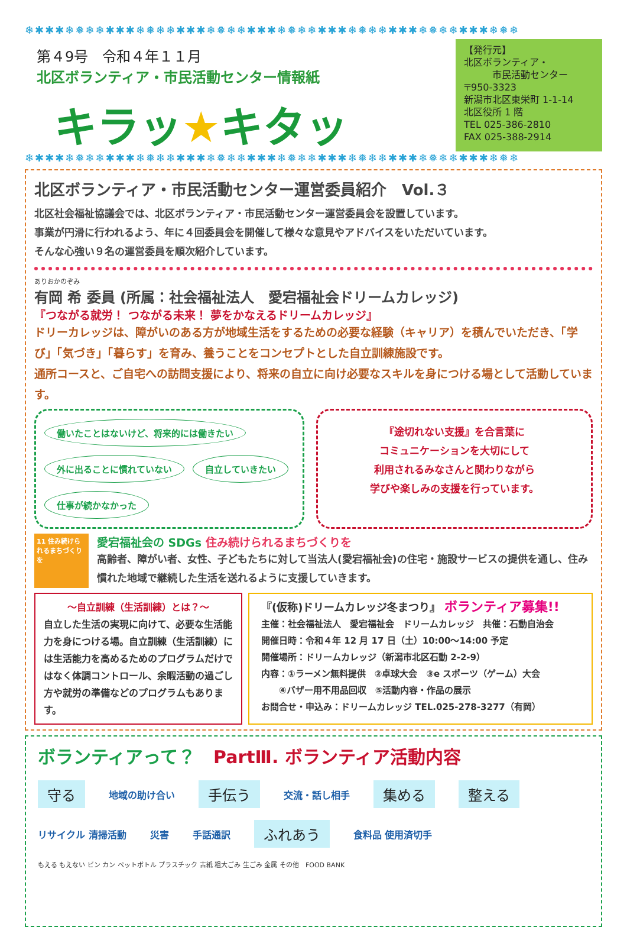❄✱✱✱❄❅❄❄✱✱✱❄❅❄❄✱✱✱❄❅❄❄✱✱✱❄❅❄❄✱✱✱❄❅❄❄✱✱✱❄❅❄❄✱✱✱❄❅❄
第４9号　令和４年１１月
北区ボランティア・市民活動センター情報紙
キラッ★キタッ
【発行元】
北区ボランティア・
　　　市民活動センター
〒950-3323
新潟市北区東栄町 1-1-14
北区役所 1 階
TEL 025-386-2810
FAX 025-388-2914
❄✱✱✱❄❅❄❄✱✱✱❄❅❄❄✱✱✱❄❅❄❄✱✱✱❄❅❄❄✱✱✱❄❅❄❄✱✱✱❄❅❄❄✱✱✱❄❅❄
北区ボランティア・市民活動センター運営委員紹介　Vol.３
北区社会福祉協議会では、北区ボランティア・市民活動センター運営委員会を設置しています。
事業が円滑に行われるよう、年に４回委員会を開催して様々な意見やアドバイスをいただいています。
そんな心強い９名の運営委員を順次紹介しています。
ありおかのぞみ
有岡 希 委員 (所属：社会福祉法人　愛宕福祉会ドリームカレッジ)
『つながる就労！ つながる未来！ 夢をかなえるドリームカレッジ』
ドリーカレッジは、障がいのある方が地域生活をするための必要な経験（キャリア）を積んでいただき、「学び」「気づき」「暮らす」を育み、養うことをコンセプトとした自立訓練施設です。
通所コースと、ご自宅への訪問支援により、将来の自立に向け必要なスキルを身につける場として活動しています。
働いたことはないけど、将来的には働きたい
外に出ることに慣れていない
自立していきたい
仕事が続かなかった
『途切れない支援』を合言葉に
コミュニケーションを大切にして
利用されるみなさんと関わりながら
学びや楽しみの支援を行っています。
11 住み続けられるまちづくりを
愛宕福祉会の SDGs 住み続けられるまちづくりを
高齢者、障がい者、女性、子どもたちに対して当法人(愛宕福祉会)の住宅・施設サービスの提供を通し、住み慣れた地域で継続した生活を送れるように支援していきます。
～自立訓練（生活訓練）とは？～
自立した生活の実現に向けて、必要な生活能力を身につける場。自立訓練（生活訓練）には生活能力を高めるためのプログラムだけではなく体調コントロール、余暇活動の過ごし方や就労の準備などのプログラムもあります。
『(仮称)ドリームカレッジ冬まつり』 ボランティア募集!!
主催：社会福祉法人　愛宕福祉会　ドリームカレッジ　共催：石動自治会
開催日時：令和４年 12 月 17 日（土）10:00～14:00 予定
開催場所：ドリームカレッジ（新潟市北区石動 2-2-9）
内容：①ラーメン無料提供　②卓球大会　③e スポーツ（ゲーム）大会
　　④バザー用不用品回収　⑤活動内容・作品の展示
お問合せ・申込み：ドリームカレッジ TEL.025-278-3277（有岡）
ボランティアって？　PartⅢ. ボランティア活動内容
守る 地域の助け合い 手伝う 交流・話し相手 集める 整える リサイクル 清掃活動 災害 手話通訳 ふれあう 食料品 使用済切手
もえる もえない ビン カン ペットボトル プラスチック 古紙 粗大ごみ 生ごみ 金属 その他　FOOD BANK